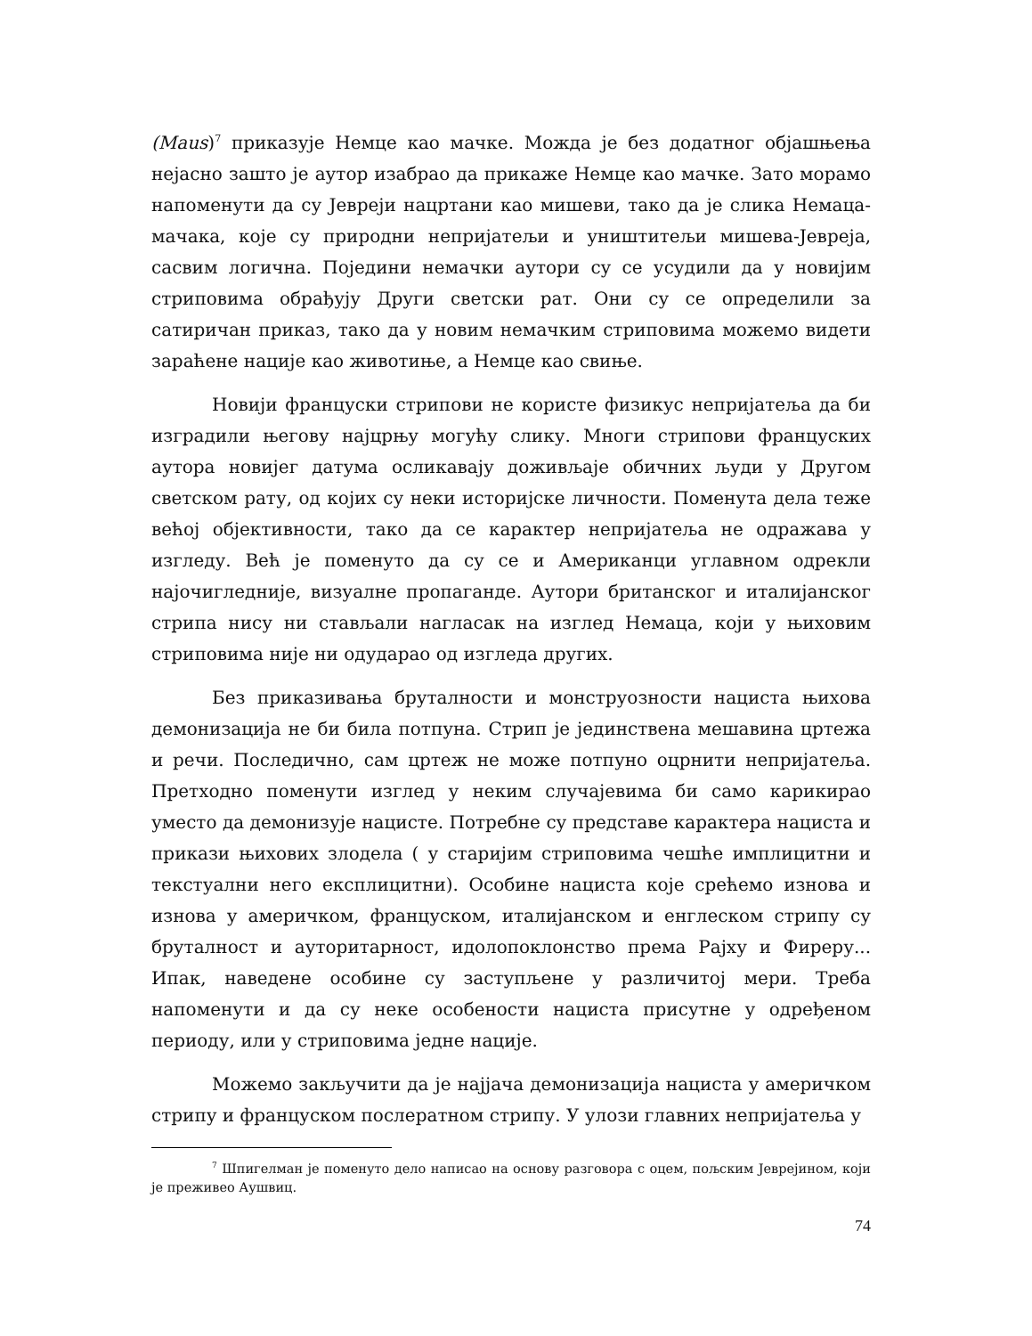(Maus)<sup>7</sup> приказује Немце као мачке. Можда је без додатног објашњења нејасно зашто је аутор изабрао да прикаже Немце као мачке. Зато морамо напоменути да су Јевреји нацртани као мишеви, тако да је слика Немаца-мачака, које су природни непријатељи и уништитељи мишева-Јевреја, сасвим логична. Поједини немачки аутори су се усудили да у новијим стриповима обрађују Други светски рат. Они су се определили за сатиричан приказ, тако да у новим немачким стриповима можемо видети зараћене нације као животиње, а Немце као свиње.
Новији француски стрипови не користе физикус непријатеља да би изградили његову најцрњу могућу слику. Многи стрипови француских аутора новијег датума осликавају доживљаје обичних људи у Другом светском рату, од којих су неки историјске личности. Поменута дела теже већој објективности, тако да се карактер непријатеља не одражава у изгледу. Већ је поменуто да су се и Американци углавном одрекли најочигледније, визуалне пропаганде. Аутори британског и италијанског стрипа нису ни стављали нагласак на изглед Немаца, који у њиховим стриповима није ни одударао од изгледа других.
Без приказивања бруталности и монструозности нациста њихова демонизација не би била потпуна. Стрип је јединствена мешавина цртежа и речи. Последично, сам цртеж не може потпуно оцрнити непријатеља. Претходно поменути изглед у неким случајевима би само карикирао уместо да демонизује нацисте. Потребне су представе карактера нациста и прикази њихових злодела ( у старијим стриповима чешће имплицитни и текстуални него експлицитни). Особине нациста које срећемо изнова и изнова у америчком, француском, италијанском и енглеском стрипу су бруталност и ауторитарност, идолопоклонство према Рајху и Фиреру... Ипак, наведене особине су заступљене у различитој мери. Треба напоменути и да су неке особености нациста присутне у одређеном периоду, или у стриповима једне нације.
Можемо закључити да је најјача демонизација нациста у америчком стрипу и француском послератном стрипу. У улози главних непријатеља у
<sup>7</sup> Шпигелман је поменуто дело написао на основу разговора с оцем, пољским Јеврејином, који је преживео Аушвиц.
74